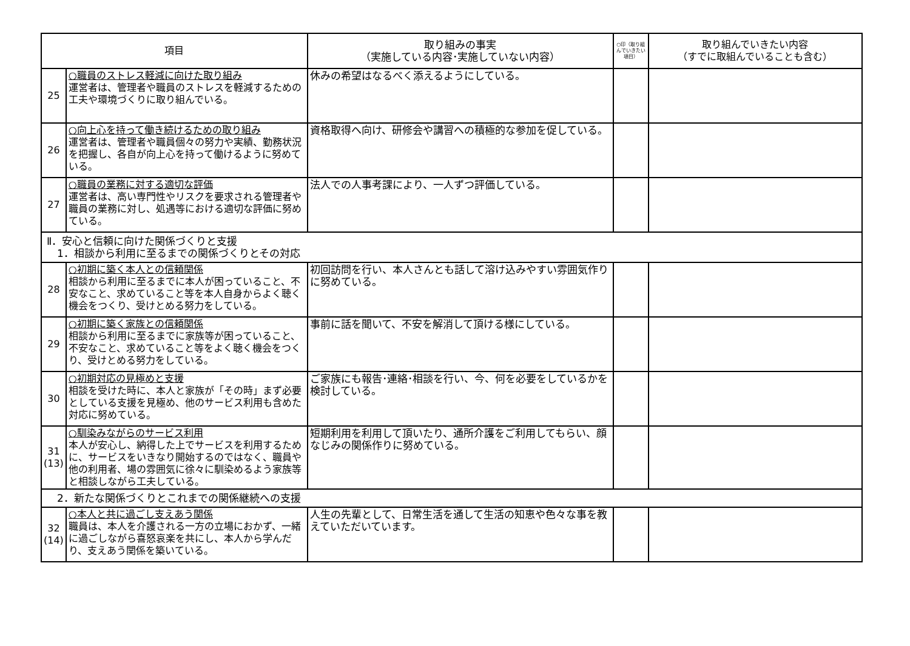| 項目 | | 取り組みの事実 （実施している内容･実施していない内容） | ○印（取り組んでいきたい項目） | 取り組んでいきたい内容 （すでに取組んでいることも含む） |
| --- | --- | --- | --- | --- |
| 25 | ○職員のストレス軽減に向けた取り組み 運営者は、管理者や職員のストレスを軽減するための工夫や環境づくりに取り組んでいる。 | 休みの希望はなるべく添えるようにしている。 | | |
| 26 | ○向上心を持って働き続けるための取り組み 運営者は、管理者や職員個々の努力や実績、勤務状況を把握し、各自が向上心を持って働けるように努めている。 | 資格取得へ向け、研修会や講習への積極的な参加を促している。 | | |
| 27 | ○職員の業務に対する適切な評価 運営者は、高い専門性やリスクを要求される管理者や職員の業務に対し、処遇等における適切な評価に努めている。 | 法人での人事考課により、一人ずつ評価している。 | | |
| Ⅱ．安心と信頼に向けた関係づくりと支援 1．相談から利用に至るまでの関係づくりとその対応 | | | | |
| 28 | ○初期に築く本人との信頼関係 相談から利用に至るまでに本人が困っていること、不安なこと、求めていること等を本人自身からよく聴く機会をつくり、受けとめる努力をしている。 | 初回訪問を行い、本人さんとも話して溶け込みやすい雰囲気作りに努めている。 | | |
| 29 | ○初期に築く家族との信頼関係 相談から利用に至るまでに家族等が困っていること、不安なこと、求めていること等をよく聴く機会をつくり、受けとめる努力をしている。 | 事前に話を聞いて、不安を解消して頂ける様にしている。 | | |
| 30 | ○初期対応の見極めと支援 相談を受けた時に、本人と家族が「その時」まず必要としている支援を見極め、他のサービス利用も含めた対応に努めている。 | ご家族にも報告･連絡･相談を行い、今、何を必要をしているかを検討している。 | | |
| 31 (13) | ○馴染みながらのサービス利用 本人が安心し、納得した上でサービスを利用するために、サービスをいきなり開始するのではなく、職員や他の利用者、場の雰囲気に徐々に馴染めるよう家族等と相談しながら工夫している。 | 短期利用を利用して頂いたり、通所介護をご利用してもらい、顔なじみの関係作りに努めている。 | | |
| 2．新たな関係づくりとこれまでの関係継続への支援 | | | | |
| 32 (14) | ○本人と共に過ごし支えあう関係 職員は、本人を介護される一方の立場におかず、一緒に過ごしながら喜怒哀楽を共にし、本人から学んだり、支えあう関係を築いている。 | 人生の先輩として、日常生活を通して生活の知恵や色々な事を教えていただいています。 | | |